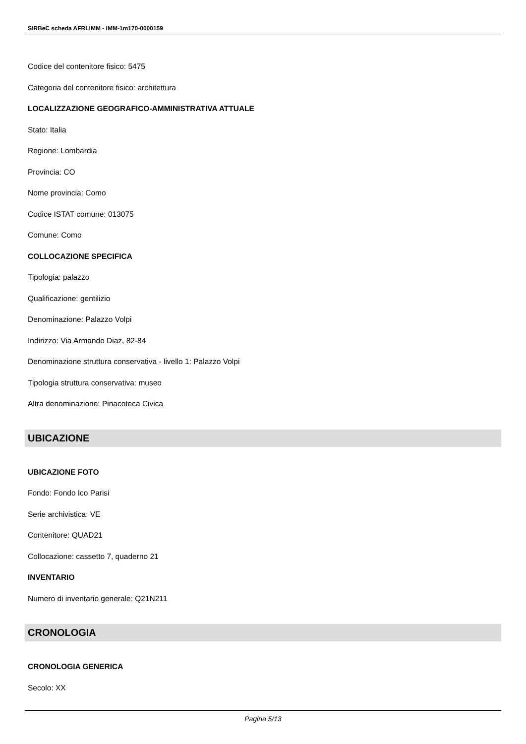SIRBeC scheda AFRLIMM - IMM-1m170-0000159
Codice del contenitore fisico: 5475
Categoria del contenitore fisico: architettura
LOCALIZZAZIONE GEOGRAFICO-AMMINISTRATIVA ATTUALE
Stato: Italia
Regione: Lombardia
Provincia: CO
Nome provincia: Como
Codice ISTAT comune: 013075
Comune: Como
COLLOCAZIONE SPECIFICA
Tipologia: palazzo
Qualificazione: gentilizio
Denominazione: Palazzo Volpi
Indirizzo: Via Armando Diaz, 82-84
Denominazione struttura conservativa - livello 1: Palazzo Volpi
Tipologia struttura conservativa: museo
Altra denominazione: Pinacoteca Civica
UBICAZIONE
UBICAZIONE FOTO
Fondo: Fondo Ico Parisi
Serie archivistica: VE
Contenitore: QUAD21
Collocazione: cassetto 7, quaderno 21
INVENTARIO
Numero di inventario generale: Q21N211
CRONOLOGIA
CRONOLOGIA GENERICA
Secolo: XX
Pagina 5/13